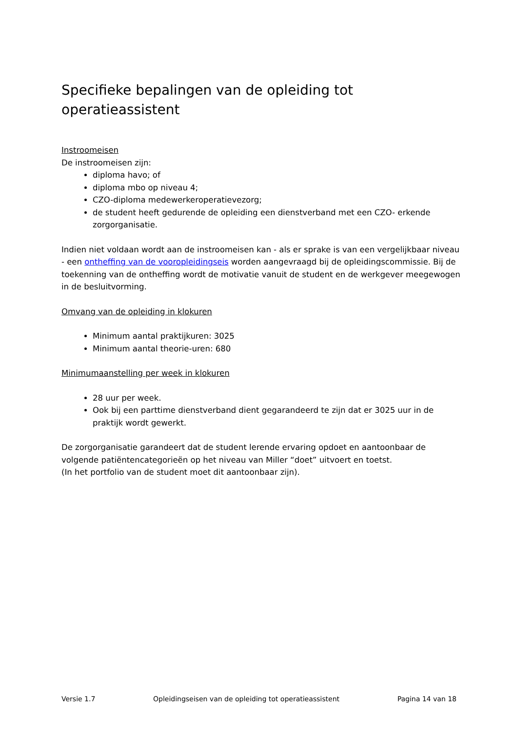Specifieke bepalingen van de opleiding tot operatieassistent
Instroomeisen
De instroomeisen zijn:
diploma havo; of
diploma mbo op niveau 4;
CZO-diploma medewerkeroperatievezorg;
de student heeft gedurende de opleiding een dienstverband met een CZO- erkende zorgorganisatie.
Indien niet voldaan wordt aan de instroomeisen kan - als er sprake is van een vergelijkbaar niveau - een ontheffing van de vooropleidingseis worden aangevraagd bij de opleidingscommissie. Bij de toekenning van de ontheffing wordt de motivatie vanuit de student en de werkgever meegewogen in de besluitvorming.
Omvang van de opleiding in klokuren
Minimum aantal praktijkuren: 3025
Minimum aantal theorie-uren: 680
Minimumaanstelling per week in klokuren
28 uur per week.
Ook bij een parttime dienstverband dient gegarandeerd te zijn dat er 3025 uur in de praktijk wordt gewerkt.
De zorgorganisatie garandeert dat de student lerende ervaring opdoet en aantoonbaar de volgende patiëntencategorieën op het niveau van Miller “doet” uitvoert en toetst.
(In het portfolio van de student moet dit aantoonbaar zijn).
Versie 1.7 Opleidingseisen van de opleiding tot operatieassistent Pagina 14 van 18